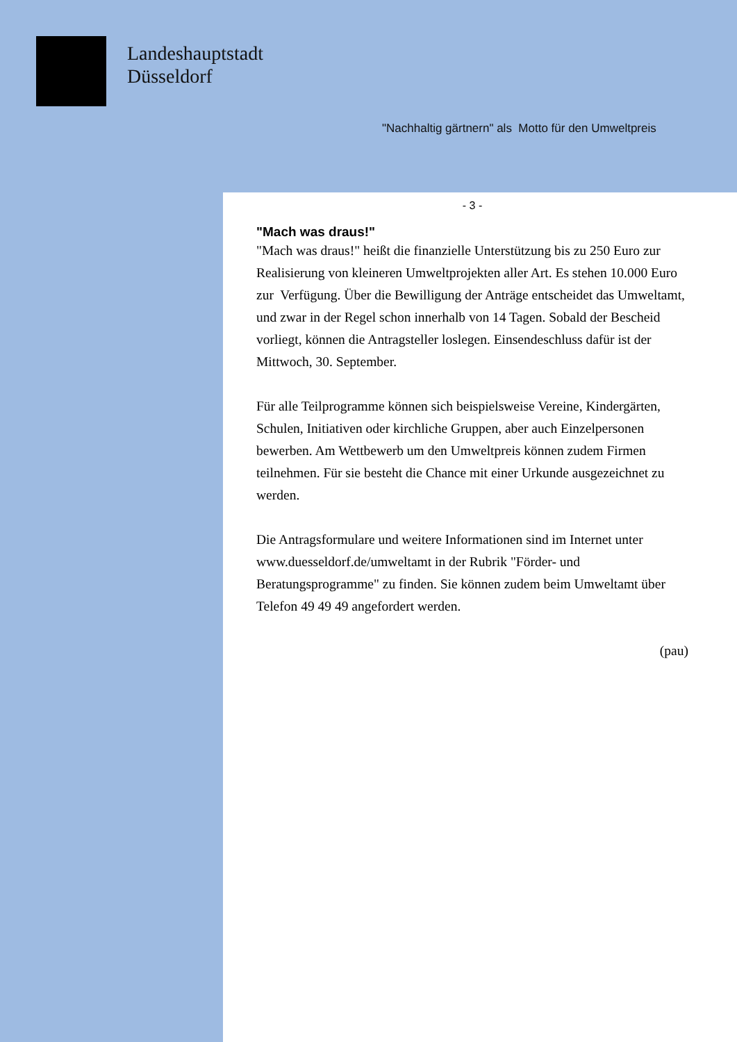Landeshauptstadt
Düsseldorf
"Nachhaltig gärtnern" als Motto für den Umweltpreis
- 3 -
"Mach was draus!"
"Mach was draus!" heißt die finanzielle Unterstützung bis zu 250 Euro zur Realisierung von kleineren Umweltprojekten aller Art. Es stehen 10.000 Euro zur Verfügung. Über die Bewilligung der Anträge entscheidet das Umweltamt, und zwar in der Regel schon innerhalb von 14 Tagen. Sobald der Bescheid vorliegt, können die Antragsteller loslegen. Einsendeschluss dafür ist der Mittwoch, 30. September.
Für alle Teilprogramme können sich beispielsweise Vereine, Kindergärten, Schulen, Initiativen oder kirchliche Gruppen, aber auch Einzelpersonen bewerben. Am Wettbewerb um den Umweltpreis können zudem Firmen teilnehmen. Für sie besteht die Chance mit einer Urkunde ausgezeichnet zu werden.
Die Antragsformulare und weitere Informationen sind im Internet unter www.duesseldorf.de/umweltamt in der Rubrik "Förder- und Beratungsprogramme" zu finden. Sie können zudem beim Umweltamt über Telefon 49 49 49 angefordert werden.
(pau)